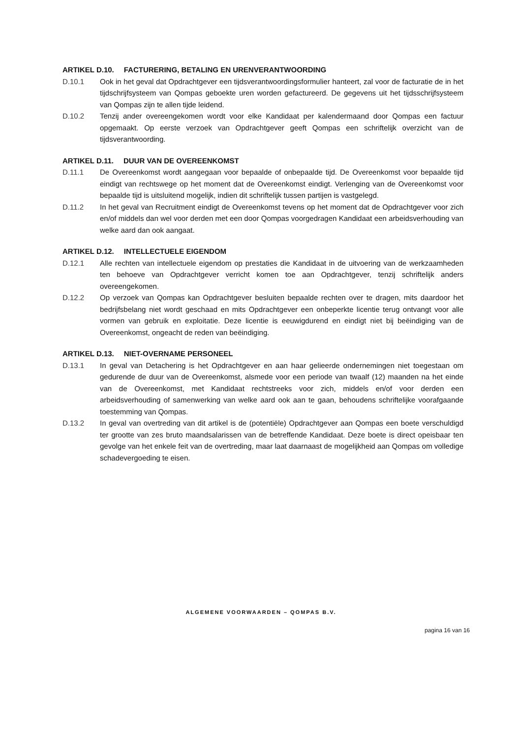ARTIKEL D.10. FACTURERING, BETALING EN URENVERANTWOORDING
D.10.1 Ook in het geval dat Opdrachtgever een tijdsverantwoordingsformulier hanteert, zal voor de facturatie de in het tijdschrijfsysteem van Qompas geboekte uren worden gefactureerd. De gegevens uit het tijdsschrijfsysteem van Qompas zijn te allen tijde leidend.
D.10.2 Tenzij ander overeengekomen wordt voor elke Kandidaat per kalendermaand door Qompas een factuur opgemaakt. Op eerste verzoek van Opdrachtgever geeft Qompas een schriftelijk overzicht van de tijdsverantwoording.
ARTIKEL D.11. DUUR VAN DE OVEREENKOMST
D.11.1 De Overeenkomst wordt aangegaan voor bepaalde of onbepaalde tijd. De Overeenkomst voor bepaalde tijd eindigt van rechtswege op het moment dat de Overeenkomst eindigt. Verlenging van de Overeenkomst voor bepaalde tijd is uitsluitend mogelijk, indien dit schriftelijk tussen partijen is vastgelegd.
D.11.2 In het geval van Recruitment eindigt de Overeenkomst tevens op het moment dat de Opdrachtgever voor zich en/of middels dan wel voor derden met een door Qompas voorgedragen Kandidaat een arbeidsverhouding van welke aard dan ook aangaat.
ARTIKEL D.12. INTELLECTUELE EIGENDOM
D.12.1 Alle rechten van intellectuele eigendom op prestaties die Kandidaat in de uitvoering van de werkzaamheden ten behoeve van Opdrachtgever verricht komen toe aan Opdrachtgever, tenzij schriftelijk anders overeengekomen.
D.12.2 Op verzoek van Qompas kan Opdrachtgever besluiten bepaalde rechten over te dragen, mits daardoor het bedrijfsbelang niet wordt geschaad en mits Opdrachtgever een onbeperkte licentie terug ontvangt voor alle vormen van gebruik en exploitatie. Deze licentie is eeuwigdurend en eindigt niet bij beëindiging van de Overeenkomst, ongeacht de reden van beëindiging.
ARTIKEL D.13. NIET-OVERNAME PERSONEEL
D.13.1 In geval van Detachering is het Opdrachtgever en aan haar gelieerde ondernemingen niet toegestaan om gedurende de duur van de Overeenkomst, alsmede voor een periode van twaalf (12) maanden na het einde van de Overeenkomst, met Kandidaat rechtstreeks voor zich, middels en/of voor derden een arbeidsverhouding of samenwerking van welke aard ook aan te gaan, behoudens schriftelijke voorafgaande toestemming van Qompas.
D.13.2 In geval van overtreding van dit artikel is de (potentiële) Opdrachtgever aan Qompas een boete verschuldigd ter grootte van zes bruto maandsalarissen van de betreffende Kandidaat. Deze boete is direct opeisbaar ten gevolge van het enkele feit van de overtreding, maar laat daarnaast de mogelijkheid aan Qompas om volledige schadevergoeding te eisen.
ALGEMENE VOORWAARDEN – QOMPAS B.V.
pagina 16 van 16